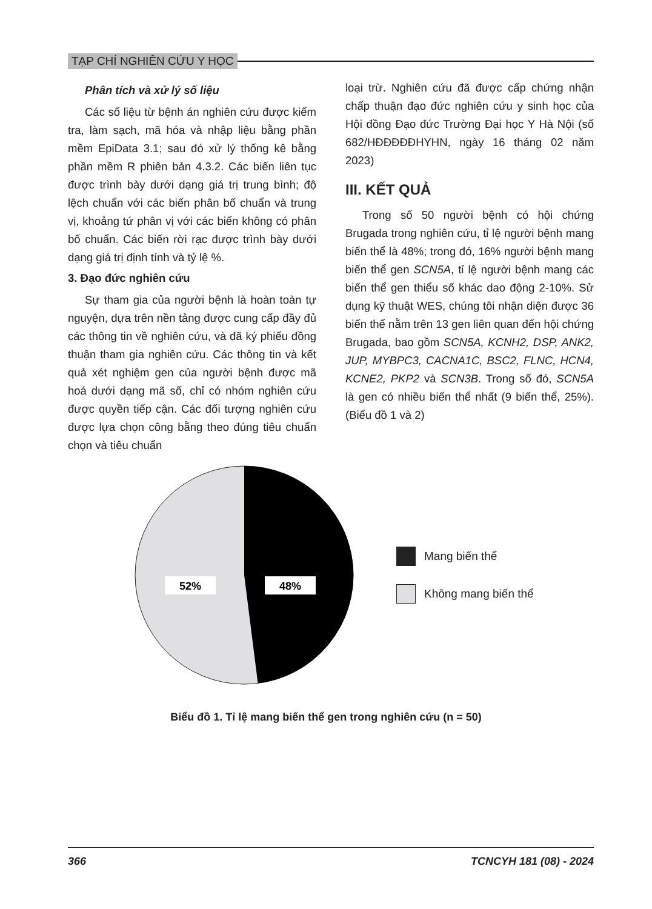TẠP CHÍ NGHIÊN CỨU Y HỌC
Phân tích và xử lý số liệu
Các số liệu từ bệnh án nghiên cứu được kiểm tra, làm sạch, mã hóa và nhập liệu bằng phần mềm EpiData 3.1; sau đó xử lý thống kê bằng phần mềm R phiên bản 4.3.2. Các biến liên tục được trình bày dưới dạng giá trị trung bình; độ lệch chuẩn với các biến phân bố chuẩn và trung vị, khoảng tứ phân vị với các biến không có phân bố chuẩn. Các biến rời rạc được trình bày dưới dạng giá trị định tính và tỷ lệ %.
3. Đạo đức nghiên cứu
Sự tham gia của người bệnh là hoàn toàn tự nguyện, dựa trên nền tảng được cung cấp đầy đủ các thông tin về nghiên cứu, và đã ký phiếu đồng thuận tham gia nghiên cứu. Các thông tin và kết quả xét nghiệm gen của người bệnh được mã hoá dưới dạng mã số, chỉ có nhóm nghiên cứu được quyền tiếp cận. Các đối tượng nghiên cứu được lựa chọn công bằng theo đúng tiêu chuẩn chọn và tiêu chuẩn
loại trừ. Nghiên cứu đã được cấp chứng nhận chấp thuận đạo đức nghiên cứu y sinh học của Hội đồng Đạo đức Trường Đại học Y Hà Nội (số 682/HĐĐĐĐĐHYHN, ngày 16 tháng 02 năm 2023)
III. KẾT QUẢ
Trong số 50 người bệnh có hội chứng Brugada trong nghiên cứu, tỉ lệ người bệnh mang biến thể là 48%; trong đó, 16% người bệnh mang biến thể gen SCN5A, tỉ lệ người bệnh mang các biến thể gen thiểu số khác dao động 2-10%. Sử dụng kỹ thuật WES, chúng tôi nhận diện được 36 biến thể nằm trên 13 gen liên quan đến hội chứng Brugada, bao gồm SCN5A, KCNH2, DSP, ANK2, JUP, MYBPC3, CACNA1C, BSC2, FLNC, HCN4, KCNE2, PKP2 và SCN3B. Trong số đó, SCN5A là gen có nhiều biến thể nhất (9 biến thể, 25%). (Biểu đồ 1 và 2)
52%
48%
Mang biến thể
Không mang biến thể
Biểu đồ 1. Tỉ lệ mang biến thể gen trong nghiên cứu (n = 50)
366 TCNCYH 181 (08) - 2024